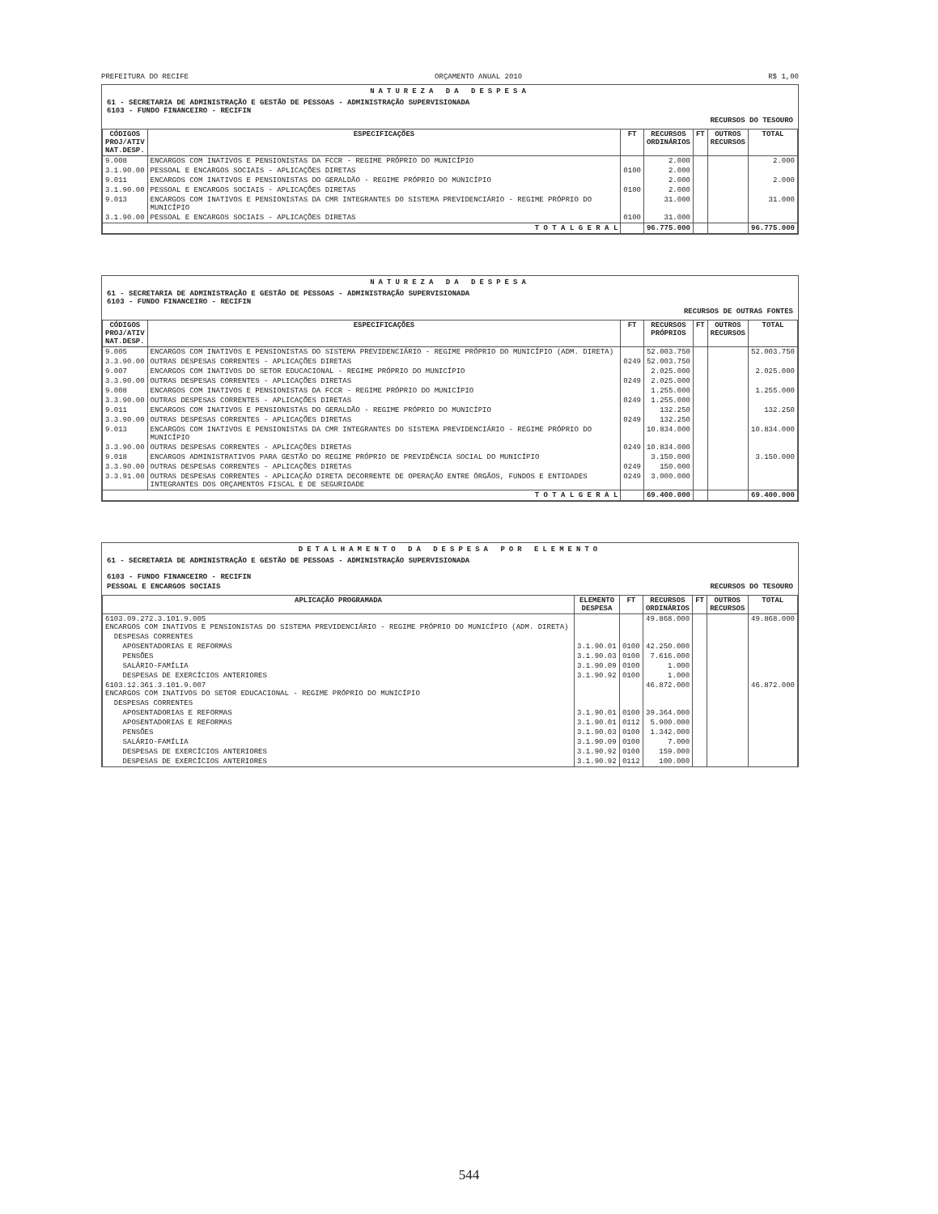PREFEITURA DO RECIFE ORÇAMENTO ANUAL 2010 R$ 1,00
NATUREZA DA DESPESA
61 - SECRETARIA DE ADMINISTRAÇÃO E GESTÃO DE PESSOAS - ADMINISTRAÇÃO SUPERVISIONADA
6103 - FUNDO FINANCEIRO - RECIFIN
RECURSOS DO TESOURO
| CÓDIGOS PROJ/ATIV NAT.DESP. | ESPECIFICAÇÕES | FT | RECURSOS ORDINÁRIOS | FT | OUTROS RECURSOS | TOTAL |
| --- | --- | --- | --- | --- | --- | --- |
| 9.008 | ENCARGOS COM INATIVOS E PENSIONISTAS DA FCCR - REGIME PRÓPRIO DO MUNICÍPIO | | 2.000 | | | 2.000 |
| 3.1.90.00 | PESSOAL E ENCARGOS SOCIAIS - APLICAÇÕES DIRETAS | 0100 | 2.000 | | | |
| 9.011 | ENCARGOS COM INATIVOS E PENSIONISTAS DO GERALDÃO - REGIME PRÓPRIO DO MUNICÍPIO | | 2.000 | | | 2.000 |
| 3.1.90.00 | PESSOAL E ENCARGOS SOCIAIS - APLICAÇÕES DIRETAS | 0100 | 2.000 | | | |
| 9.013 | ENCARGOS COM INATIVOS E PENSIONISTAS DA CMR INTEGRANTES DO SISTEMA PREVIDENCIÁRIO - REGIME PRÓPRIO DO MUNICÍPIO | | 31.000 | | | 31.000 |
| 3.1.90.00 | PESSOAL E ENCARGOS SOCIAIS - APLICAÇÕES DIRETAS | 0100 | 31.000 | | | |
| T O T A L G E R A L | | | 96.775.000 | | | 96.775.000 |
NATUREZA DA DESPESA
61 - SECRETARIA DE ADMINISTRAÇÃO E GESTÃO DE PESSOAS - ADMINISTRAÇÃO SUPERVISIONADA
6103 - FUNDO FINANCEIRO - RECIFIN
RECURSOS DE OUTRAS FONTES
| CÓDIGOS PROJ/ATIV NAT.DESP. | ESPECIFICAÇÕES | FT | RECURSOS PRÓPRIOS | FT | OUTROS RECURSOS | TOTAL |
| --- | --- | --- | --- | --- | --- | --- |
| 9.005 | ENCARGOS COM INATIVOS E PENSIONISTAS DO SISTEMA PREVIDENCIÁRIO - REGIME PRÓPRIO DO MUNICÍPIO (ADM. DIRETA) | | 52.003.750 | | | 52.003.750 |
| 3.3.90.00 | OUTRAS DESPESAS CORRENTES - APLICAÇÕES DIRETAS | 0249 | 52.003.750 | | | |
| 9.007 | ENCARGOS COM INATIVOS DO SETOR EDUCACIONAL - REGIME PRÓPRIO DO MUNICÍPIO | | 2.025.000 | | | 2.025.000 |
| 3.3.90.00 | OUTRAS DESPESAS CORRENTES - APLICAÇÕES DIRETAS | 0249 | 2.025.000 | | | |
| 9.008 | ENCARGOS COM INATIVOS E PENSIONISTAS DA FCCR - REGIME PRÓPRIO DO MUNICÍPIO | | 1.255.000 | | | 1.255.000 |
| 3.3.90.00 | OUTRAS DESPESAS CORRENTES - APLICAÇÕES DIRETAS | 0249 | 1.255.000 | | | |
| 9.011 | ENCARGOS COM INATIVOS E PENSIONISTAS DO GERALDÃO - REGIME PRÓPRIO DO MUNICÍPIO | | 132.250 | | | 132.250 |
| 3.3.90.00 | OUTRAS DESPESAS CORRENTES - APLICAÇÕES DIRETAS | 0249 | 132.250 | | | |
| 9.013 | ENCARGOS COM INATIVOS E PENSIONISTAS DA CMR INTEGRANTES DO SISTEMA PREVIDENCIÁRIO - REGIME PRÓPRIO DO MUNICÍPIO | | 10.834.000 | | | 10.834.000 |
| 3.3.90.00 | OUTRAS DESPESAS CORRENTES - APLICAÇÕES DIRETAS | 0249 | 10.834.000 | | | |
| 9.018 | ENCARGOS ADMINISTRATIVOS PARA GESTÃO DO REGIME PRÓPRIO DE PREVIDÊNCIA SOCIAL DO MUNICÍPIO | | 3.150.000 | | | 3.150.000 |
| 3.3.90.00 | OUTRAS DESPESAS CORRENTES - APLICAÇÕES DIRETAS | 0249 | 150.000 | | | |
| 3.3.91.00 | OUTRAS DESPESAS CORRENTES - APLICAÇÃO DIRETA DECORRENTE DE OPERAÇÃO ENTRE ÓRGÃOS, FUNDOS E ENTIDADES INTEGRANTES DOS ORÇAMENTOS FISCAL E DE SEGURIDADE | 0249 | 3.000.000 | | | |
| T O T A L G E R A L | | | 69.400.000 | | | 69.400.000 |
DETALHAMENTO DA DESPESA POR ELEMENTO
61 - SECRETARIA DE ADMINISTRAÇÃO E GESTÃO DE PESSOAS - ADMINISTRAÇÃO SUPERVISIONADA
6103 - FUNDO FINANCEIRO - RECIFIN
PESSOAL E ENCARGOS SOCIAIS RECURSOS DO TESOURO
| APLICAÇÃO PROGRAMADA | ELEMENTO DESPESA | FT | RECURSOS ORDINÁRIOS | FT | OUTROS RECURSOS | TOTAL |
| --- | --- | --- | --- | --- | --- | --- |
| 6103.09.272.3.101.9.005 ENCARGOS COM INATIVOS E PENSIONISTAS DO SISTEMA PREVIDENCIÁRIO - REGIME PRÓPRIO DO MUNICÍPIO (ADM. DIRETA) | | | 49.868.000 | | | 49.868.000 |
| DESPESAS CORRENTES | | | | | | |
| APOSENTADORIAS E REFORMAS | 3.1.90.01 | 0100 | 42.250.000 | | | |
| PENSÕES | 3.1.90.03 | 0100 | 7.616.000 | | | |
| SALÁRIO-FAMÍLIA | 3.1.90.09 | 0100 | 1.000 | | | |
| DESPESAS DE EXERCÍCIOS ANTERIORES | 3.1.90.92 | 0100 | 1.000 | | | |
| 6103.12.361.3.101.9.007 ENCARGOS COM INATIVOS DO SETOR EDUCACIONAL - REGIME PRÓPRIO DO MUNICÍPIO | | | 46.872.000 | | | 46.872.000 |
| DESPESAS CORRENTES | | | | | | |
| APOSENTADORIAS E REFORMAS | 3.1.90.01 | 0100 | 39.364.000 | | | |
| APOSENTADORIAS E REFORMAS | 3.1.90.01 | 0112 | 5.900.000 | | | |
| PENSÕES | 3.1.90.03 | 0100 | 1.342.000 | | | |
| SALÁRIO-FAMÍLIA | 3.1.90.09 | 0100 | 7.000 | | | |
| DESPESAS DE EXERCÍCIOS ANTERIORES | 3.1.90.92 | 0100 | 159.000 | | | |
| DESPESAS DE EXERCÍCIOS ANTERIORES | 3.1.90.92 | 0112 | 100.000 | | | |
544